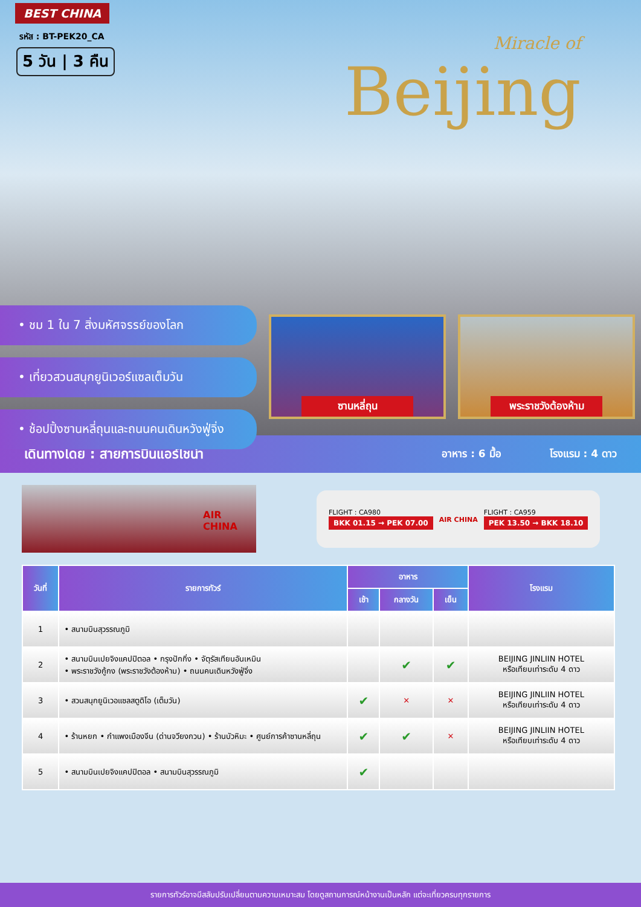BEST CHINA
รหัส : BT-PEK20_CA
5 วัน | 3 คืน Miracle of
Beijing
• ชม 1 ใน 7 สิ่งมหัศจรรย์ของโลก
• เที่ยวสวนสนุกยูนิเวอร์แซลเต็มวัน
• ช้อปปิ้งซานหลี่ถุนและถนนคนเดินหวังฟู่จิ่ง
ซานหลี่ถุน
พระราชวังต้องห้าม
เดินทางโดย : สายการบินแอร์ไชน่า
อาหาร : 6 มื้อ โรงแรม : 4 ดาว
AIR CHINA
FLIGHT : CA980
BKK 01.15 → PEK 07.00
AIR CHINA
FLIGHT : CA959
PEK 13.50 → BKK 18.10
| วันที่ | รายการทัวร์ | อาหาร | | | โรงแรม |
| --- | --- | --- | --- | --- | --- |
| | | เช้า | กลางวัน | เย็น | |
| 1 | • สนามบินสุวรรณภูมิ | | | | |
| 2 | • สนามบินเปยจิงแคปปิตอล • กรุงปักกิ่ง • จัตุรัสเทียนอันเหมิน • พระราชวังกู้กง (พระราชวังต้องห้าม) • ถนนคนเดินหวังฟู่จิ่ง | | ✔ | ✔ | BEIJING JINLIIN HOTEL หรือเทียบเท่าระดับ 4 ดาว |
| 3 | • สวนสนุกยูนิเวอแซลสตูดิโอ (เต็มวัน) | ✔ | ✕ | ✕ | BEIJING JINLIIN HOTEL หรือเทียบเท่าระดับ 4 ดาว |
| 4 | • ร้านหยก • กำแพงเมืองจีน (ด่านจวียงกวน) • ร้านบัวหิมะ • ศูนย์การค้าซานหลี่ถุน | ✔ | ✔ | ✕ | BEIJING JINLIIN HOTEL หรือเทียบเท่าระดับ 4 ดาว |
| 5 | • สนามบินเปยจิงแคปปิตอล • สนามบินสุวรรณภูมิ | ✔ | | | |
รายการทัวร์อาจมีสลับปรับเปลี่ยนตามความเหมาะสม โดยดูสถานการณ์หน้างานเป็นหลัก แต่จะเที่ยวครบทุกรายการ